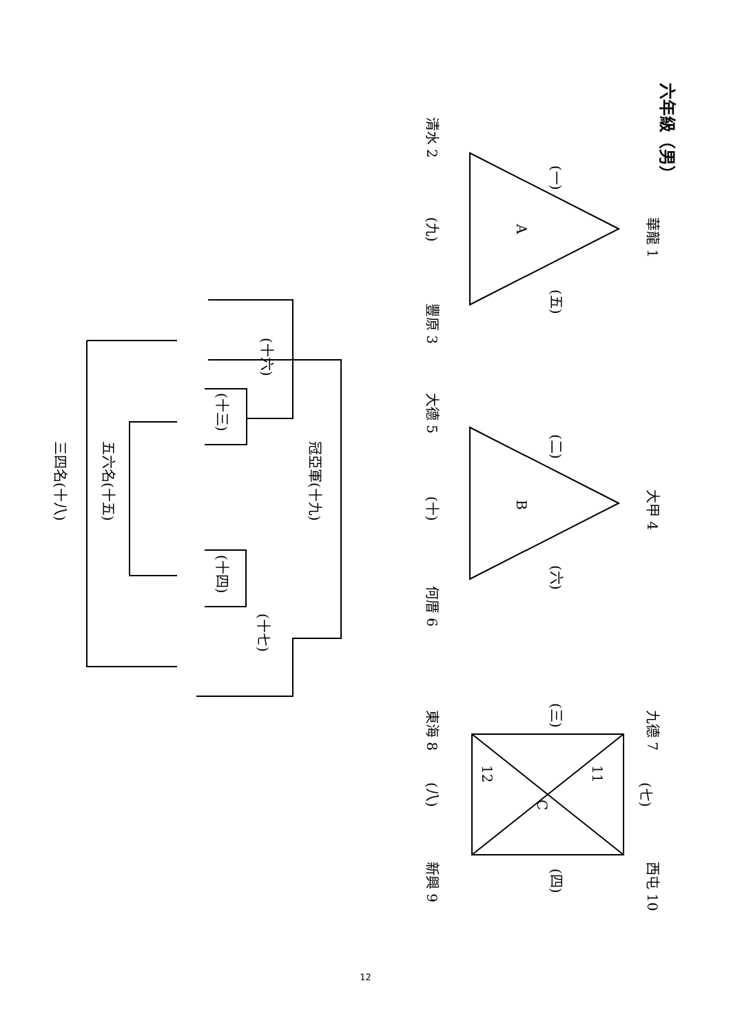六年級（男）
華龍 1
清水 2
豐原 3
(一)
(五)
(九)
A
大甲 4
大德 5
何厝 6
(二)
(六)
(十)
B
九德 7
東海 8
新興 9
西屯 10
(三)
(四)
(七)
(八)
11
12
C
(十六)
(十三)
(十四)
(十七)
冠亞軍(十九)
五六名(十五)
三四名(十八)
12